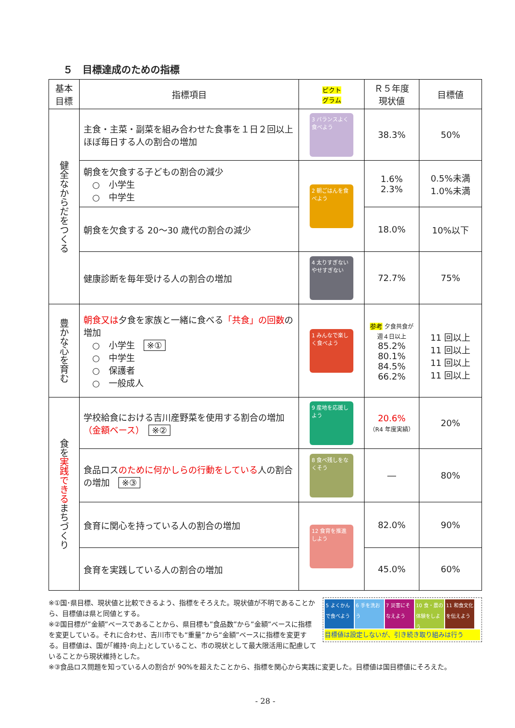５　目標達成のための指標
| 基本 目標 | 指標項目 | ピクト グラム | Ｒ５年度 現状値 | 目標値 |
| --- | --- | --- | --- | --- |
| 健全なからだをつくる | 主食・主菜・副菜を組み合わせた食事を１日２回以上ほぼ毎日する人の割合の増加 | 3 バランスよく食べよう | 38.3% | 50% |
| | 朝食を欠食する子どもの割合の減少 ○ 小学生 ○ 中学生 | 2 朝ごはんを食べよう | 1.6% 2.3% | 0.5%未満 1.0%未満 |
| | 朝食を欠食する 20～30 歳代の割合の減少 | | 18.0% | 10%以下 |
| | 健康診断を毎年受ける人の割合の増加 | 4 太りすぎない やせすぎない | 72.7% | 75% |
| 豊かな心を育む | 朝食又は 夕食を家族と一緒に食べる 「共食」の回数 の増加 ○ 小学生 ※① ○ 中学生 ○ 保護者 ○ 一般成人 | 1 みんなで楽しく食べよう | 参考 夕食共食が週４日以上 85.2% 80.1% 84.5% 66.2% | 11 回以上 11 回以上 11 回以上 11 回以上 |
| 食を 実践できる まちづくり | 学校給食における吉川産野菜を使用する割合の増加 （金額ベース） ※② | 9 産地を応援しよう | 20.6% （R4 年度実績） | 20% |
| | 食品ロス のために何かしらの行動をしている 人の割合の増加 ※③ | 8 食べ残しをなくそう | ― | 80% |
| | 食育に関心を持っている人の割合の増加 | 12 食育を推進しよう | 82.0% | 90% |
| | 食育を実践している人の割合の増加 | | 45.0% | 60% |
5 よくかんで食べよう
6 手を洗おう
7 災害にそなえよう
10 食・農の体験をしよう
11 和食文化を伝えよう
目標値は設定しないが、引き続き取り組みは行う
※①国･県目標、現状値と比較できるよう、指標をそろえた。現状値が不明であることから、目標値は県と同値とする。
※②国目標が”金額”ベースであることから、県目標も”食品数”から”金額”ベースに指標を変更している。それに合わせ、吉川市でも“重量”から“金額”ベースに指標を変更する。目標値は、国が｢維持･向上｣としていること、市の現状として最大限活用に配慮していることから現状維持とした。
※③食品ロス問題を知っている人の割合が 90%を超えたことから、指標を関心から実践に変更した。目標値は国目標値にそろえた。
- 28 -